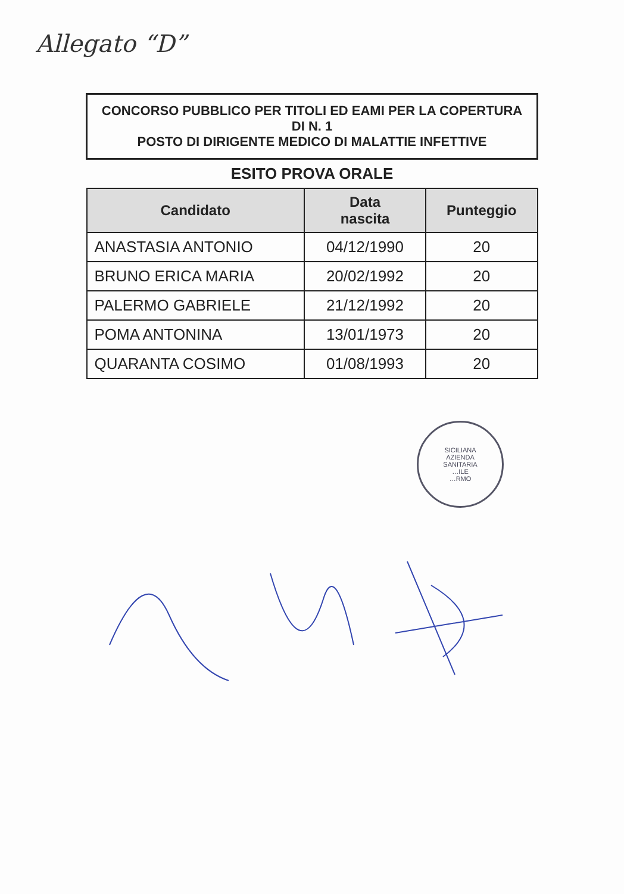Allegato “D”
| CONCORSO PUBBLICO PER TITOLI ED EAMI PER LA COPERTURA DI N. 1 POSTO DI DIRIGENTE MEDICO DI MALATTIE INFETTIVE | | |
| ESITO PROVA ORALE | | |
| Candidato | Data nascita | Punteggio |
| ANASTASIA ANTONIO | 04/12/1990 | 20 |
| BRUNO ERICA MARIA | 20/02/1992 | 20 |
| PALERMO GABRIELE | 21/12/1992 | 20 |
| POMA ANTONINA | 13/01/1973 | 20 |
| QUARANTA COSIMO | 01/08/1993 | 20 |
SICILIANA
AZIENDA
SANITARIA
…ILE
…RMO